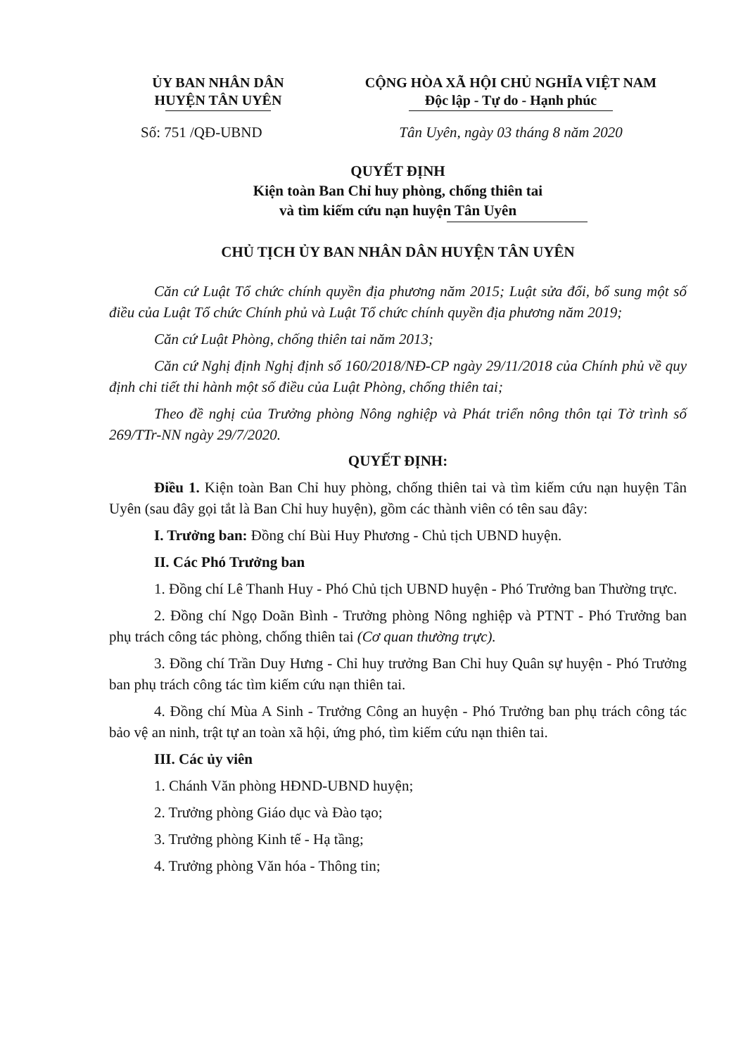ỦY BAN NHÂN DÂN
HUYỆN TÂN UYÊN
CỘNG HÒA XÃ HỘI CHỦ NGHĨA VIỆT NAM
Độc lập - Tự do - Hạnh phúc
Số: 751 /QĐ-UBND Tân Uyên, ngày 03 tháng 8 năm 2020
QUYẾT ĐỊNH
Kiện toàn Ban Chỉ huy phòng, chống thiên tai
và tìm kiếm cứu nạn huyện Tân Uyên
CHỦ TỊCH ỦY BAN NHÂN DÂN HUYỆN TÂN UYÊN
Căn cứ Luật Tổ chức chính quyền địa phương năm 2015; Luật sửa đổi, bổ sung một số điều của Luật Tổ chức Chính phủ và Luật Tổ chức chính quyền địa phương năm 2019;
Căn cứ Luật Phòng, chống thiên tai năm 2013;
Căn cứ Nghị định Nghị định số 160/2018/NĐ-CP ngày 29/11/2018 của Chính phủ về quy định chi tiết thi hành một số điều của Luật Phòng, chống thiên tai;
Theo đề nghị của Trưởng phòng Nông nghiệp và Phát triển nông thôn tại Tờ trình số 269/TTr-NN ngày 29/7/2020.
QUYẾT ĐỊNH:
Điều 1. Kiện toàn Ban Chỉ huy phòng, chống thiên tai và tìm kiếm cứu nạn huyện Tân Uyên (sau đây gọi tắt là Ban Chỉ huy huyện), gồm các thành viên có tên sau đây:
I. Trưởng ban: Đồng chí Bùi Huy Phương - Chủ tịch UBND huyện.
II. Các Phó Trưởng ban
1. Đồng chí Lê Thanh Huy - Phó Chủ tịch UBND huyện - Phó Trưởng ban Thường trực.
2. Đồng chí Ngọ Doãn Bình - Trưởng phòng Nông nghiệp và PTNT - Phó Trưởng ban phụ trách công tác phòng, chống thiên tai (Cơ quan thường trực).
3. Đồng chí Trần Duy Hưng - Chỉ huy trưởng Ban Chỉ huy Quân sự huyện - Phó Trưởng ban phụ trách công tác tìm kiếm cứu nạn thiên tai.
4. Đồng chí Mùa A Sinh - Trưởng Công an huyện - Phó Trưởng ban phụ trách công tác bảo vệ an ninh, trật tự an toàn xã hội, ứng phó, tìm kiếm cứu nạn thiên tai.
III. Các ủy viên
1. Chánh Văn phòng HĐND-UBND huyện;
2. Trưởng phòng Giáo dục và Đào tạo;
3. Trưởng phòng Kinh tế - Hạ tầng;
4. Trưởng phòng Văn hóa - Thông tin;